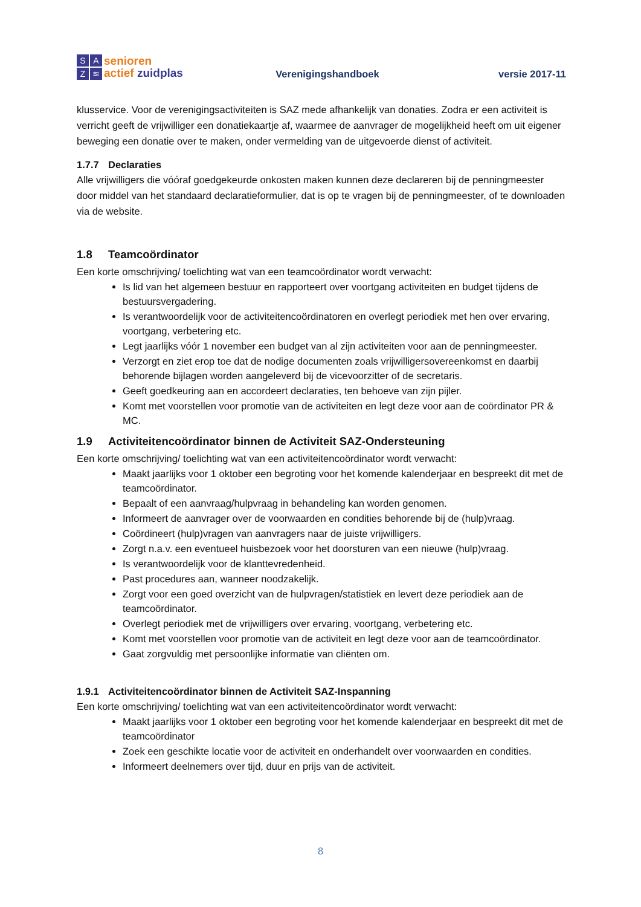SAZ ≋
senioren
actief zuidplas
Verenigingshandboek
versie 2017-11
klusservice. Voor de verenigingsactiviteiten is SAZ mede afhankelijk van donaties. Zodra er een activiteit is verricht geeft de vrijwilliger een donatiekaartje af, waarmee de aanvrager de mogelijkheid heeft om uit eigener beweging een donatie over te maken, onder vermelding van de uitgevoerde dienst of activiteit.
1.7.7 Declaraties
Alle vrijwilligers die vóóraf goedgekeurde onkosten maken kunnen deze declareren bij de penningmeester door middel van het standaard declaratieformulier, dat is op te vragen bij de penningmeester, of te downloaden via de website.
1.8 Teamcoördinator
Een korte omschrijving/ toelichting wat van een teamcoördinator wordt verwacht:
Is lid van het algemeen bestuur en rapporteert over voortgang activiteiten en budget tijdens de bestuursvergadering.
Is verantwoordelijk voor de activiteitencoördinatoren en overlegt periodiek met hen over ervaring, voortgang, verbetering etc.
Legt jaarlijks vóór 1 november een budget van al zijn activiteiten voor aan de penningmeester.
Verzorgt en ziet erop toe dat de nodige documenten zoals vrijwilligersovereenkomst en daarbij behorende bijlagen worden aangeleverd bij de vicevoorzitter of de secretaris.
Geeft goedkeuring aan en accordeert declaraties, ten behoeve van zijn pijler.
Komt met voorstellen voor promotie van de activiteiten en legt deze voor aan de coördinator PR & MC.
1.9 Activiteitencoördinator binnen de Activiteit SAZ-Ondersteuning
Een korte omschrijving/ toelichting wat van een activiteitencoördinator wordt verwacht:
Maakt jaarlijks voor 1 oktober een begroting voor het komende kalenderjaar en bespreekt dit met de teamcoördinator.
Bepaalt of een aanvraag/hulpvraag in behandeling kan worden genomen.
Informeert de aanvrager over de voorwaarden en condities behorende bij de (hulp)vraag.
Coördineert (hulp)vragen van aanvragers naar de juiste vrijwilligers.
Zorgt n.a.v. een eventueel huisbezoek voor het doorsturen van een nieuwe (hulp)vraag.
Is verantwoordelijk voor de klanttevredenheid.
Past procedures aan, wanneer noodzakelijk.
Zorgt voor een goed overzicht van de hulpvragen/statistiek en levert deze periodiek aan de teamcoördinator.
Overlegt periodiek met de vrijwilligers over ervaring, voortgang, verbetering etc.
Komt met voorstellen voor promotie van de activiteit en legt deze voor aan de teamcoördinator.
Gaat zorgvuldig met persoonlijke informatie van cliënten om.
1.9.1 Activiteitencoördinator binnen de Activiteit SAZ-Inspanning
Een korte omschrijving/ toelichting wat van een activiteitencoördinator wordt verwacht:
Maakt jaarlijks voor 1 oktober een begroting voor het komende kalenderjaar en bespreekt dit met de teamcoördinator
Zoek een geschikte locatie voor de activiteit en onderhandelt over voorwaarden en condities.
Informeert deelnemers over tijd, duur en prijs van de activiteit.
8